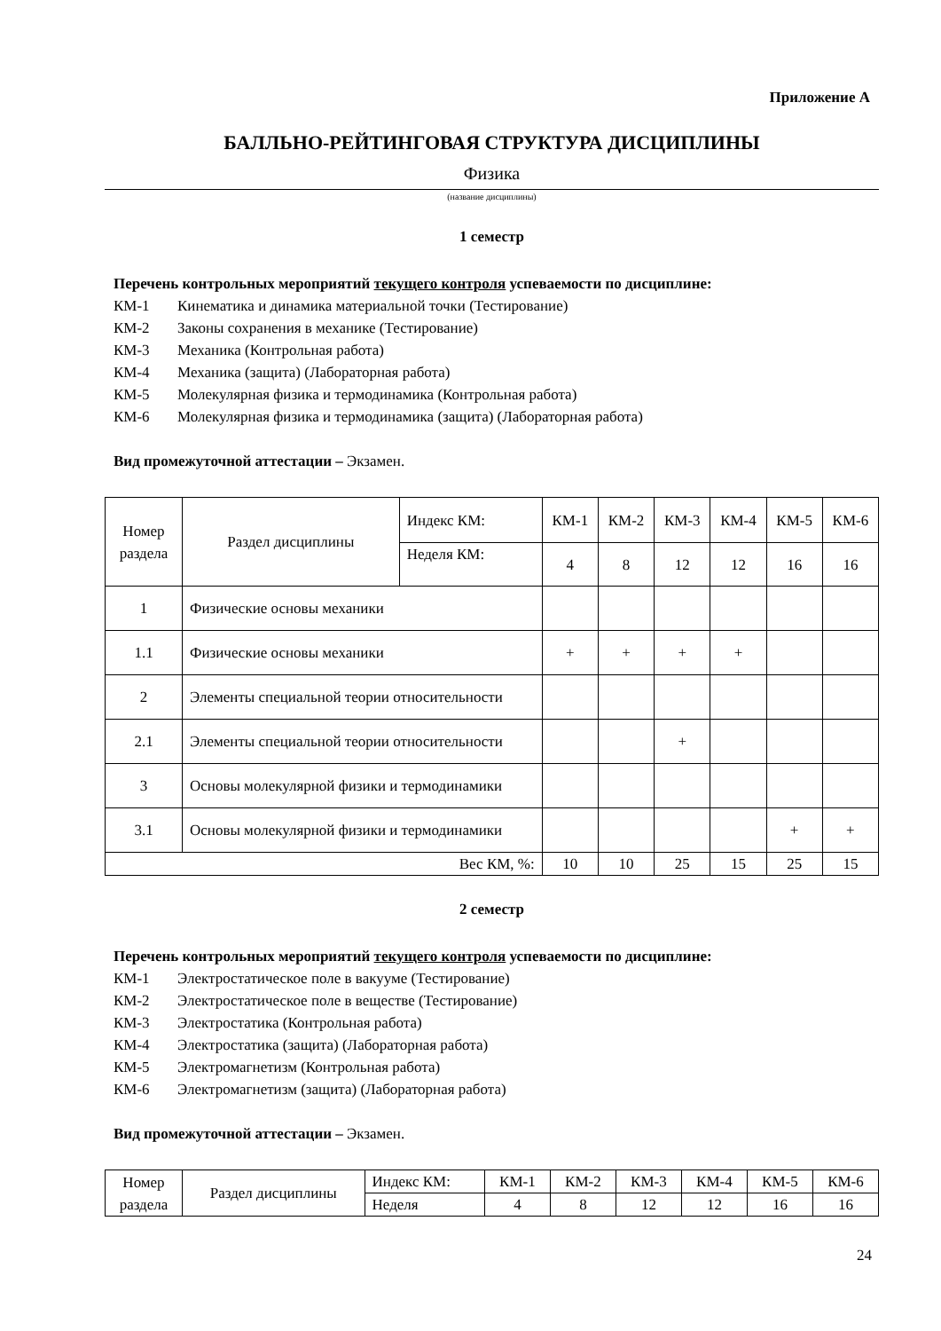Приложение А
БАЛЛЬНО-РЕЙТИНГОВАЯ СТРУКТУРА ДИСЦИПЛИНЫ
Физика
(название дисциплины)
1 семестр
Перечень контрольных мероприятий текущего контроля успеваемости по дисциплине:
КМ-1 Кинематика и динамика материальной точки (Тестирование)
КМ-2 Законы сохранения в механике (Тестирование)
КМ-3 Механика (Контрольная работа)
КМ-4 Механика (защита) (Лабораторная работа)
КМ-5 Молекулярная физика и термодинамика (Контрольная работа)
КМ-6 Молекулярная физика и термодинамика (защита) (Лабораторная работа)
Вид промежуточной аттестации – Экзамен.
| Номер раздела | Раздел дисциплины | Индекс КМ: | КМ-1 | КМ-2 | КМ-3 | КМ-4 | КМ-5 | КМ-6 |
| | | Неделя КМ: | 4 | 8 | 12 | 12 | 16 | 16 |
| 1 | Физические основы механики | | | | | | | |
| 1.1 | Физические основы механики | | + | + | + | + | | |
| 2 | Элементы специальной теории относительности | | | | | | | |
| 2.1 | Элементы специальной теории относительности | | | | + | | | |
| 3 | Основы молекулярной физики и термодинамики | | | | | | | |
| 3.1 | Основы молекулярной физики и термодинамики | | | | | | + | + |
| Вес КМ, %: | | | 10 | 10 | 25 | 15 | 25 | 15 |
2 семестр
Перечень контрольных мероприятий текущего контроля успеваемости по дисциплине:
КМ-1 Электростатическое поле в вакууме (Тестирование)
КМ-2 Электростатическое поле в веществе (Тестирование)
КМ-3 Электростатика (Контрольная работа)
КМ-4 Электростатика (защита) (Лабораторная работа)
КМ-5 Электромагнетизм (Контрольная работа)
КМ-6 Электромагнетизм (защита) (Лабораторная работа)
Вид промежуточной аттестации – Экзамен.
| Номер раздела | Раздел дисциплины | Индекс КМ: | КМ-1 | КМ-2 | КМ-3 | КМ-4 | КМ-5 | КМ-6 |
| | | Неделя | 4 | 8 | 12 | 12 | 16 | 16 |
24